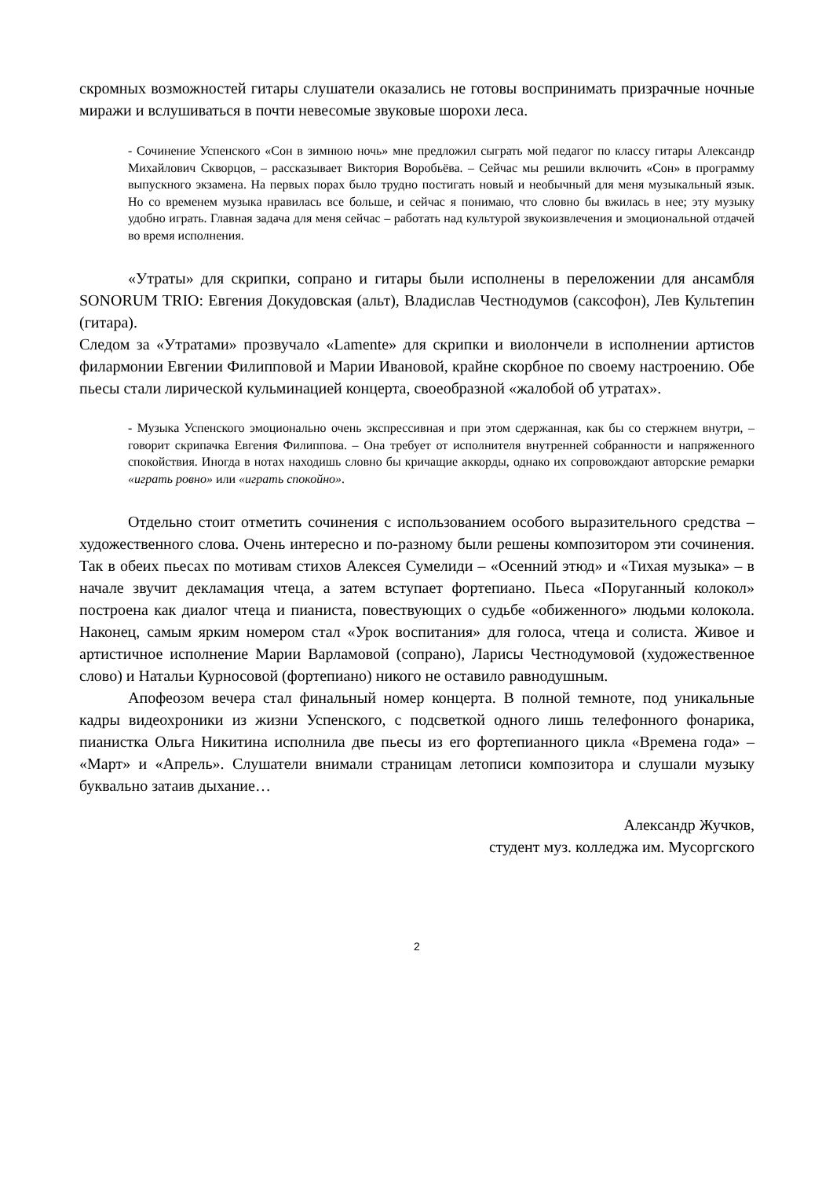скромных возможностей гитары слушатели оказались не готовы воспринимать призрачные ночные миражи и вслушиваться в почти невесомые звуковые шорохи леса.
- Сочинение Успенского «Сон в зимнюю ночь» мне предложил сыграть мой педагог по классу гитары Александр Михайлович Скворцов, – рассказывает Виктория Воробьёва. – Сейчас мы решили включить «Сон» в программу выпускного экзамена. На первых порах было трудно постигать новый и необычный для меня музыкальный язык. Но со временем музыка нравилась все больше, и сейчас я понимаю, что словно бы вжилась в нее; эту музыку удобно играть. Главная задача для меня сейчас – работать над культурой звукоизвлечения и эмоциональной отдачей во время исполнения.
«Утраты» для скрипки, сопрано и гитары были исполнены в переложении для ансамбля SONORUM TRIO: Евгения Докудовская (альт), Владислав Честнодумов (саксофон), Лев Культепин (гитара).
Следом за «Утратами» прозвучало «Lamente» для скрипки и виолончели в исполнении артистов филармонии Евгении Филипповой и Марии Ивановой, крайне скорбное по своему настроению. Обе пьесы стали лирической кульминацией концерта, своеобразной «жалобой об утратах».
- Музыка Успенского эмоционально очень экспрессивная и при этом сдержанная, как бы со стержнем внутри, – говорит скрипачка Евгения Филиппова. – Она требует от исполнителя внутренней собранности и напряженного спокойствия. Иногда в нотах находишь словно бы кричащие аккорды, однако их сопровождают авторские ремарки «играть ровно» или «играть спокойно».
Отдельно стоит отметить сочинения с использованием особого выразительного средства – художественного слова. Очень интересно и по-разному были решены композитором эти сочинения. Так в обеих пьесах по мотивам стихов Алексея Сумелиди – «Осенний этюд» и «Тихая музыка» – в начале звучит декламация чтеца, а затем вступает фортепиано. Пьеса «Поруганный колокол» построена как диалог чтеца и пианиста, повествующих о судьбе «обиженного» людьми колокола. Наконец, самым ярким номером стал «Урок воспитания» для голоса, чтеца и солиста. Живое и артистичное исполнение Марии Варламовой (сопрано), Ларисы Честнодумовой (художественное слово) и Натальи Курносовой (фортепиано) никого не оставило равнодушным.
Апофеозом вечера стал финальный номер концерта. В полной темноте, под уникальные кадры видеохроники из жизни Успенского, с подсветкой одного лишь телефонного фонарика, пианистка Ольга Никитина исполнила две пьесы из его фортепианного цикла «Времена года» – «Март» и «Апрель». Слушатели внимали страницам летописи композитора и слушали музыку буквально затаив дыхание…
Александр Жучков,
студент муз. колледжа им. Мусоргского
2